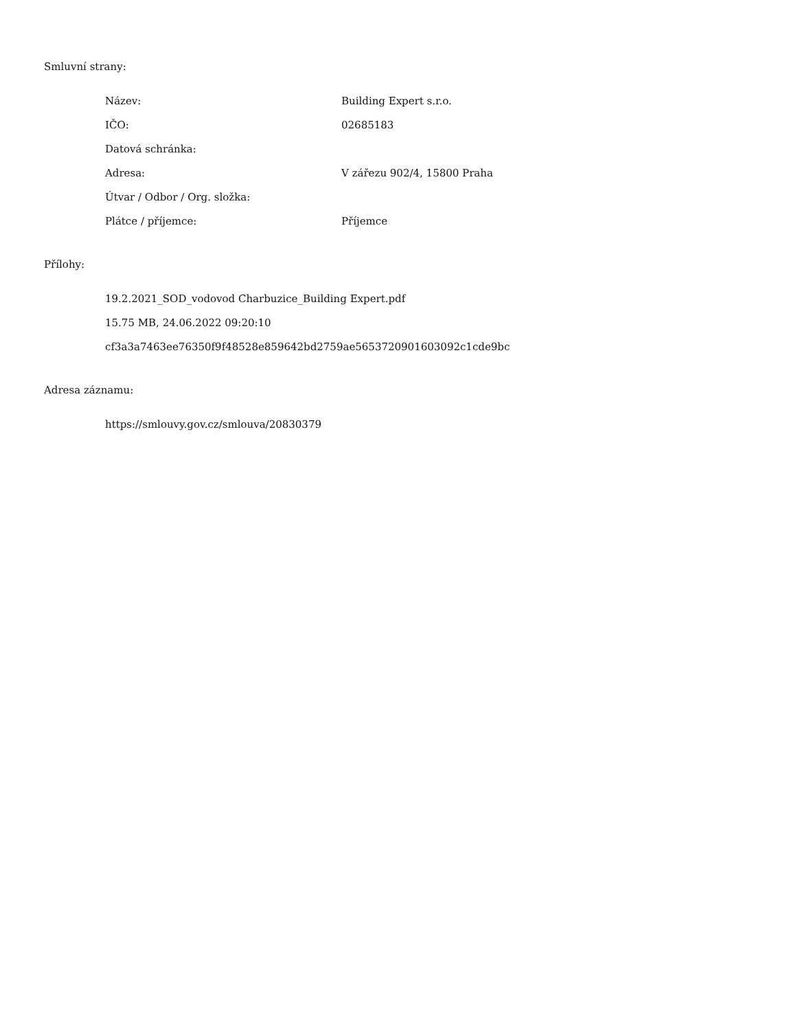Smluvní strany:
| Název: | Building Expert s.r.o. |
| IČO: | 02685183 |
| Datová schránka: | |
| Adresa: | V zářezu 902/4, 15800 Praha |
| Útvar / Odbor / Org. složka: | |
| Plátce / příjemce: | Příjemce |
Přílohy:
19.2.2021_SOD_vodovod Charbuzice_Building Expert.pdf
15.75 MB, 24.06.2022 09:20:10
cf3a3a7463ee76350f9f48528e859642bd2759ae5653720901603092c1cde9bc
Adresa záznamu:
https://smlouvy.gov.cz/smlouva/20830379